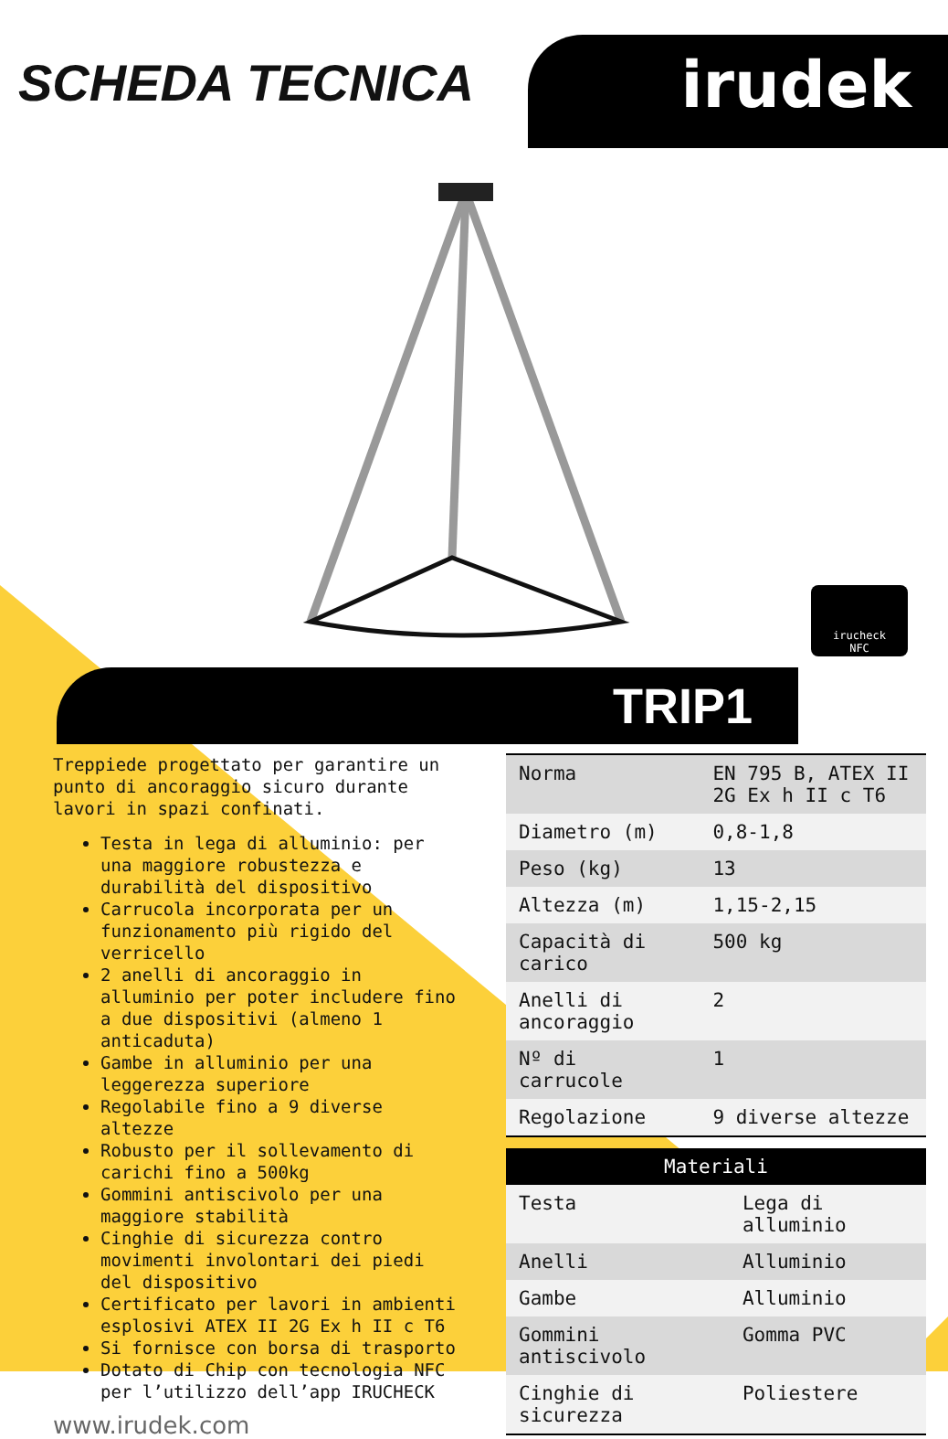SCHEDA TECNICA irudek
irucheck
NFC
TRIP1
Treppiede progettato per garantire un punto di ancoraggio sicuro durante lavori in spazi confinati.
Testa in lega di alluminio: per una maggiore robustezza e durabilità del dispositivo
Carrucola incorporata per un funzionamento più rigido del verricello
2 anelli di ancoraggio in alluminio per poter includere fino a due dispositivi (almeno 1 anticaduta)
Gambe in alluminio per una leggerezza superiore
Regolabile fino a 9 diverse altezze
Robusto per il sollevamento di carichi fino a 500kg
Gommini antiscivolo per una maggiore stabilità
Cinghie di sicurezza contro movimenti involontari dei piedi del dispositivo
Certificato per lavori in ambienti esplosivi ATEX II 2G Ex h II c T6
Si fornisce con borsa di trasporto
Dotato di Chip con tecnologia NFC per l’utilizzo dell’app IRUCHECK
www.irudek.com
| Norma | EN 795 B, ATEX II 2G Ex h II c T6 |
| Diametro (m) | 0,8-1,8 |
| Peso (kg) | 13 |
| Altezza (m) | 1,15-2,15 |
| Capacità di carico | 500 kg |
| Anelli di ancoraggio | 2 |
| Nº di carrucole | 1 |
| Regolazione | 9 diverse altezze |
| Materiali | |
| --- | --- |
| Testa | Lega di alluminio |
| Anelli | Alluminio |
| Gambe | Alluminio |
| Gommini antiscivolo | Gomma PVC |
| Cinghie di sicurezza | Poliestere |